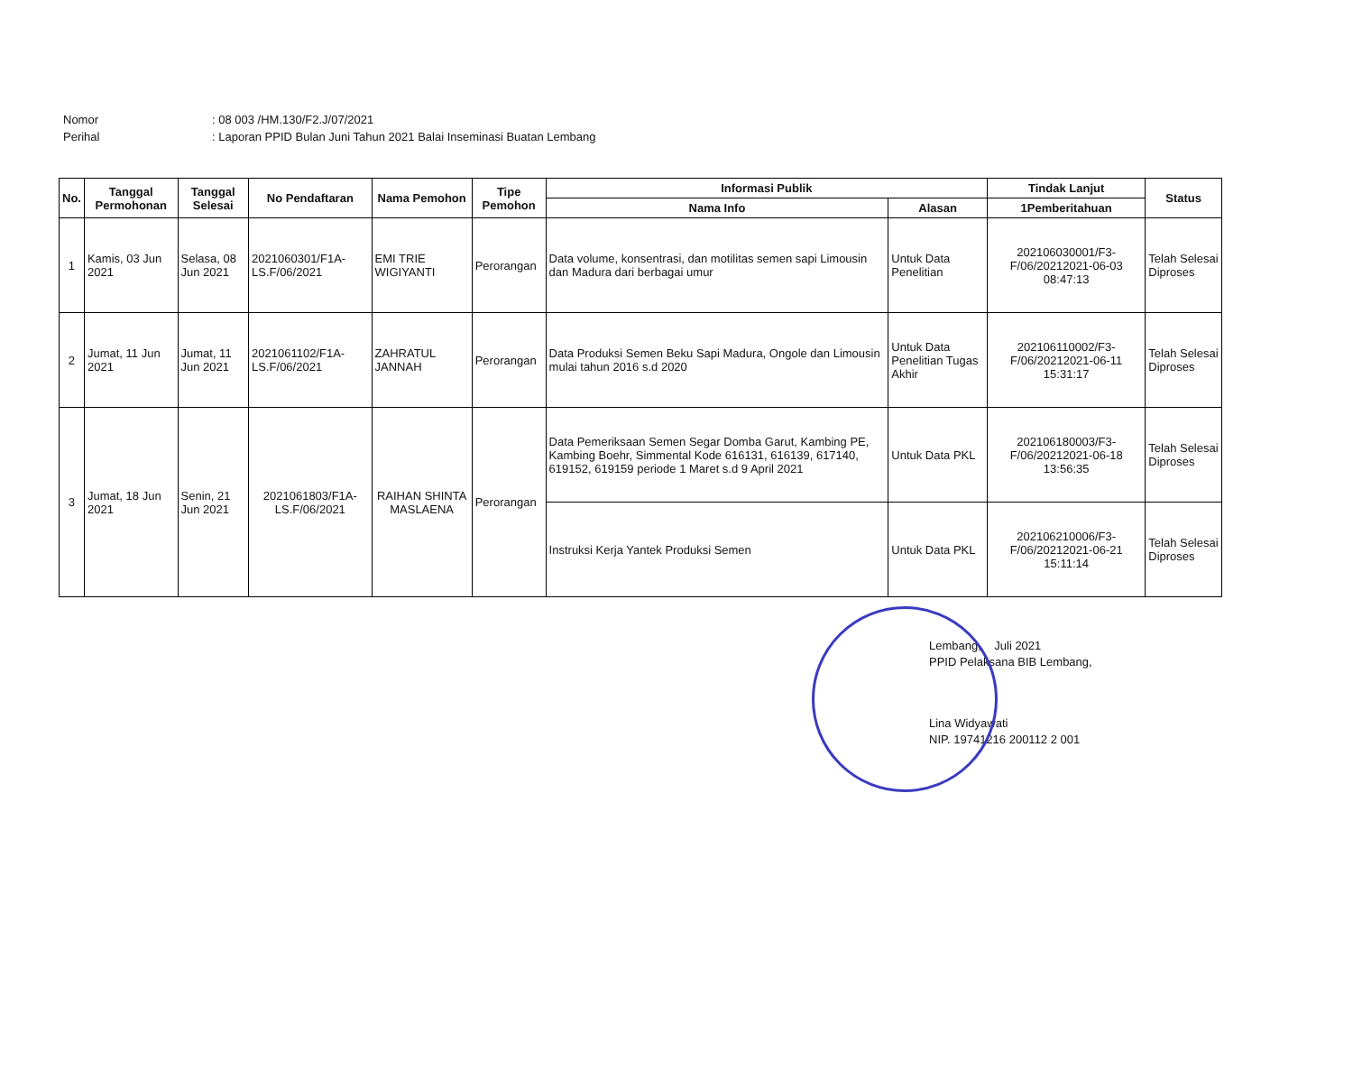Nomor: 08 003 /HM.130/F2.J/07/2021
Perihal: Laporan PPID Bulan Juni Tahun 2021 Balai Inseminasi Buatan Lembang
| No. | Tanggal Permohonan | Tanggal Selesai | No Pendaftaran | Nama Pemohon | Tipe Pemohon | Informasi Publik | | Tindak Lanjut | Status |
| --- | --- | --- | --- | --- | --- | --- | --- | --- | --- |
| | | | | | | Nama Info | Alasan | 1Pemberitahuan | |
| 1 | Kamis, 03 Jun 2021 | Selasa, 08 Jun 2021 | 2021060301/F1A-LS.F/06/2021 | EMI TRIE WIGIYANTI | Perorangan | Data volume, konsentrasi, dan motilitas semen sapi Limousin dan Madura dari berbagai umur | Untuk Data Penelitian | 202106030001/F3-F/06/20212021-06-03 08:47:13 | Telah Selesai Diproses |
| 2 | Jumat, 11 Jun 2021 | Jumat, 11 Jun 2021 | 2021061102/F1A-LS.F/06/2021 | ZAHRATUL JANNAH | Perorangan | Data Produksi Semen Beku Sapi Madura, Ongole dan Limousin mulai tahun 2016 s.d 2020 | Untuk Data Penelitian Tugas Akhir | 202106110002/F3-F/06/20212021-06-11 15:31:17 | Telah Selesai Diproses |
| 3 | Jumat, 18 Jun 2021 | Senin, 21 Jun 2021 | 2021061803/F1A-LS.F/06/2021 | RAIHAN SHINTA MASLAENA | Perorangan | Data Pemeriksaan Semen Segar Domba Garut, Kambing PE, Kambing Boehr, Simmental Kode 616131, 616139, 617140, 619152, 619159 periode 1 Maret s.d 9 April 2021 | Untuk Data PKL | 202106180003/F3-F/06/20212021-06-18 13:56:35 | Telah Selesai Diproses |
| | | | | | | Instruksi Kerja Yantek Produksi Semen | Untuk Data PKL | 202106210006/F3-F/06/20212021-06-21 15:11:14 | Telah Selesai Diproses |
Lembang, Juli 2021
PPID Pelaksana BIB Lembang,
Lina Widyawati
NIP. 19741216 200112 2 001